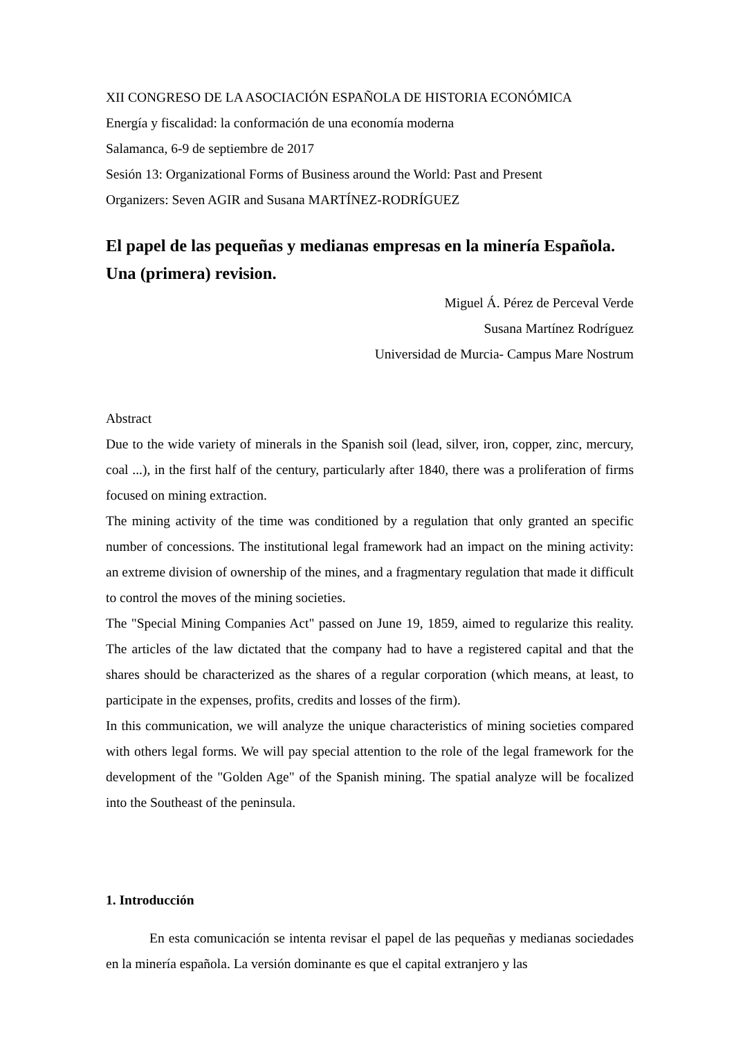XII CONGRESO DE LA ASOCIACIÓN ESPAÑOLA DE HISTORIA ECONÓMICA
Energía y fiscalidad: la conformación de una economía moderna
Salamanca, 6-9 de septiembre de 2017
Sesión 13: Organizational Forms of Business around the World: Past and Present
Organizers: Seven AGIR and Susana MARTÍNEZ-RODRÍGUEZ
El papel de las pequeñas y medianas empresas en la minería Española. Una (primera) revision.
Miguel Á. Pérez de Perceval Verde
Susana Martínez Rodríguez
Universidad de Murcia- Campus Mare Nostrum
Abstract
Due to the wide variety of minerals in the Spanish soil (lead, silver, iron, copper, zinc, mercury, coal ...), in the first half of the century, particularly after 1840, there was a proliferation of firms focused on mining extraction.
The mining activity of the time was conditioned by a regulation that only granted an specific number of concessions. The institutional legal framework had an impact on the mining activity: an extreme division of ownership of the mines, and a fragmentary regulation that made it difficult to control the moves of the mining societies.
The "Special Mining Companies Act" passed on June 19, 1859, aimed to regularize this reality. The articles of the law dictated that the company had to have a registered capital and that the shares should be characterized as the shares of a regular corporation (which means, at least, to participate in the expenses, profits, credits and losses of the firm).
In this communication, we will analyze the unique characteristics of mining societies compared with others legal forms. We will pay special attention to the role of the legal framework for the development of the "Golden Age" of the Spanish mining. The spatial analyze will be focalized into the Southeast of the peninsula.
1. Introducción
En esta comunicación se intenta revisar el papel de las pequeñas y medianas sociedades en la minería española. La versión dominante es que el capital extranjero y las